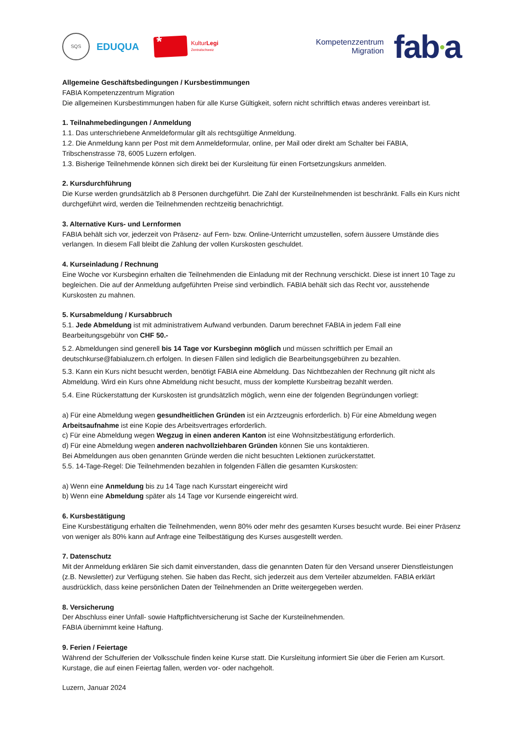SQS
EDUQUA
*
KulturLegi
Zentralschweiz
Kompetenzzentrum
Migration
fab●a
Allgemeine Geschäftsbedingungen / Kursbestimmungen
FABIA Kompetenzzentrum Migration
Die allgemeinen Kursbestimmungen haben für alle Kurse Gültigkeit, sofern nicht schriftlich etwas anderes vereinbart ist.
1. Teilnahmebedingungen / Anmeldung
1.1. Das unterschriebene Anmeldeformular gilt als rechtsgültige Anmeldung.
1.2. Die Anmeldung kann per Post mit dem Anmeldeformular, online, per Mail oder direkt am Schalter bei FABIA, Tribschenstrasse 78, 6005 Luzern erfolgen.
1.3. Bisherige Teilnehmende können sich direkt bei der Kursleitung für einen Fortsetzungskurs anmelden.
2. Kursdurchführung
Die Kurse werden grundsätzlich ab 8 Personen durchgeführt. Die Zahl der Kursteilnehmenden ist beschränkt. Falls ein Kurs nicht durchgeführt wird, werden die Teilnehmenden rechtzeitig benachrichtigt.
3. Alternative Kurs- und Lernformen
FABIA behält sich vor, jederzeit von Präsenz- auf Fern- bzw. Online-Unterricht umzustellen, sofern äussere Umstände dies verlangen. In diesem Fall bleibt die Zahlung der vollen Kurskosten geschuldet.
4. Kurseinladung / Rechnung
Eine Woche vor Kursbeginn erhalten die Teilnehmenden die Einladung mit der Rechnung verschickt. Diese ist innert 10 Tage zu begleichen. Die auf der Anmeldung aufgeführten Preise sind verbindlich. FABIA behält sich das Recht vor, ausstehende Kurskosten zu mahnen.
5. Kursabmeldung / Kursabbruch
5.1. Jede Abmeldung ist mit administrativem Aufwand verbunden. Darum berechnet FABIA in jedem Fall eine Bearbeitungsgebühr von CHF 50.-
5.2. Abmeldungen sind generell bis 14 Tage vor Kursbeginn möglich und müssen schriftlich per Email an deutschkurse@fabialuzern.ch erfolgen. In diesen Fällen sind lediglich die Bearbeitungsgebühren zu bezahlen.
5.3. Kann ein Kurs nicht besucht werden, benötigt FABIA eine Abmeldung. Das Nichtbezahlen der Rechnung gilt nicht als Abmeldung. Wird ein Kurs ohne Abmeldung nicht besucht, muss der komplette Kursbeitrag bezahlt werden.
5.4. Eine Rückerstattung der Kurskosten ist grundsätzlich möglich, wenn eine der folgenden Begründungen vorliegt:
a) Für eine Abmeldung wegen gesundheitlichen Gründen ist ein Arztzeugnis erforderlich. b) Für eine Abmeldung wegen Arbeitsaufnahme ist eine Kopie des Arbeitsvertrages erforderlich.
c) Für eine Abmeldung wegen Wegzug in einen anderen Kanton ist eine Wohnsitzbestätigung erforderlich.
d) Für eine Abmeldung wegen anderen nachvollziehbaren Gründen können Sie uns kontaktieren.
Bei Abmeldungen aus oben genannten Gründe werden die nicht besuchten Lektionen zurückerstattet.
5.5. 14-Tage-Regel: Die Teilnehmenden bezahlen in folgenden Fällen die gesamten Kurskosten:
a) Wenn eine Anmeldung bis zu 14 Tage nach Kursstart eingereicht wird
b) Wenn eine Abmeldung später als 14 Tage vor Kursende eingereicht wird.
6. Kursbestätigung
Eine Kursbestätigung erhalten die Teilnehmenden, wenn 80% oder mehr des gesamten Kurses besucht wurde. Bei einer Präsenz von weniger als 80% kann auf Anfrage eine Teilbestätigung des Kurses ausgestellt werden.
7. Datenschutz
Mit der Anmeldung erklären Sie sich damit einverstanden, dass die genannten Daten für den Versand unserer Dienstleistungen (z.B. Newsletter) zur Verfügung stehen. Sie haben das Recht, sich jederzeit aus dem Verteiler abzumelden. FABIA erklärt ausdrücklich, dass keine persönlichen Daten der Teilnehmenden an Dritte weitergegeben werden.
8. Versicherung
Der Abschluss einer Unfall- sowie Haftpflichtversicherung ist Sache der Kursteilnehmenden.
FABIA übernimmt keine Haftung.
9. Ferien / Feiertage
Während der Schulferien der Volksschule finden keine Kurse statt. Die Kursleitung informiert Sie über die Ferien am Kursort. Kurstage, die auf einen Feiertag fallen, werden vor- oder nachgeholt.
Luzern, Januar 2024